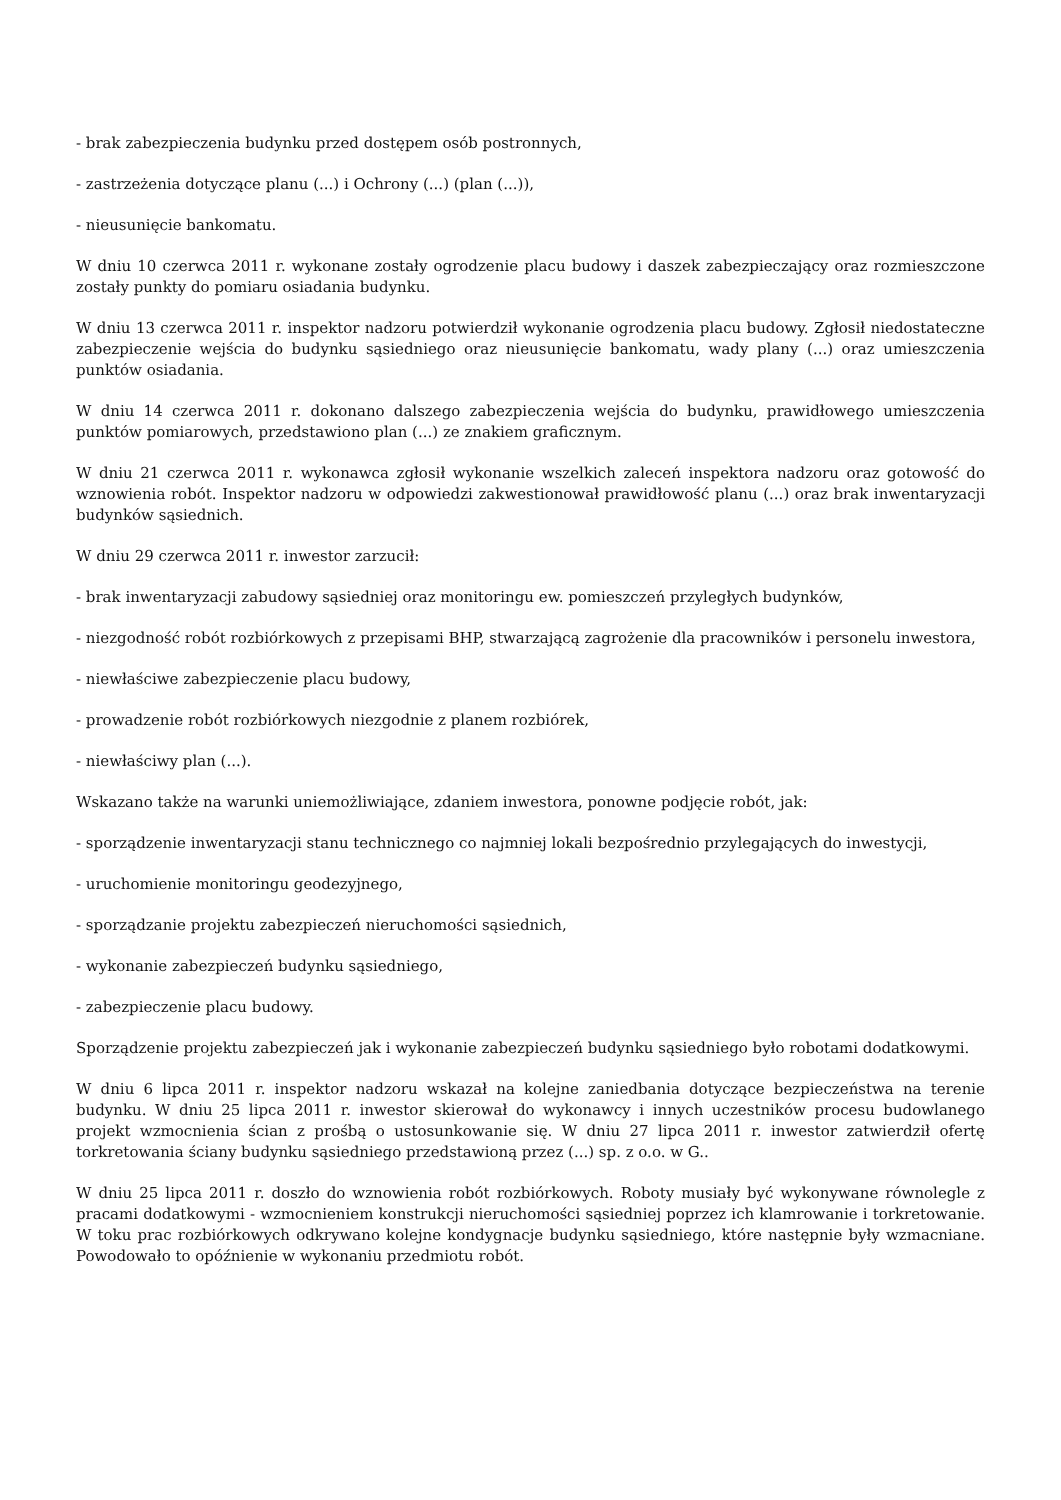- brak zabezpieczenia budynku przed dostępem osób postronnych,
- zastrzeżenia dotyczące planu (...) i Ochrony (...) (plan (...)),
- nieusunięcie bankomatu.
W dniu 10 czerwca 2011 r. wykonane zostały ogrodzenie placu budowy i daszek zabezpieczający oraz rozmieszczone zostały punkty do pomiaru osiadania budynku.
W dniu 13 czerwca 2011 r. inspektor nadzoru potwierdził wykonanie ogrodzenia placu budowy. Zgłosił niedostateczne zabezpieczenie wejścia do budynku sąsiedniego oraz nieusunięcie bankomatu, wady plany (...) oraz umieszczenia punktów osiadania.
W dniu 14 czerwca 2011 r. dokonano dalszego zabezpieczenia wejścia do budynku, prawidłowego umieszczenia punktów pomiarowych, przedstawiono plan (...) ze znakiem graficznym.
W dniu 21 czerwca 2011 r. wykonawca zgłosił wykonanie wszelkich zaleceń inspektora nadzoru oraz gotowość do wznowienia robót. Inspektor nadzoru w odpowiedzi zakwestionował prawidłowość planu (...) oraz brak inwentaryzacji budynków sąsiednich.
W dniu 29 czerwca 2011 r. inwestor zarzucił:
- brak inwentaryzacji zabudowy sąsiedniej oraz monitoringu ew. pomieszczeń przyległych budynków,
- niezgodność robót rozbiórkowych z przepisami BHP, stwarzającą zagrożenie dla pracowników i personelu inwestora,
- niewłaściwe zabezpieczenie placu budowy,
- prowadzenie robót rozbiórkowych niezgodnie z planem rozbiórek,
- niewłaściwy plan (...).
Wskazano także na warunki uniemożliwiające, zdaniem inwestora, ponowne podjęcie robót, jak:
- sporządzenie inwentaryzacji stanu technicznego co najmniej lokali bezpośrednio przylegających do inwestycji,
- uruchomienie monitoringu geodezyjnego,
- sporządzanie projektu zabezpieczeń nieruchomości sąsiednich,
- wykonanie zabezpieczeń budynku sąsiedniego,
- zabezpieczenie placu budowy.
Sporządzenie projektu zabezpieczeń jak i wykonanie zabezpieczeń budynku sąsiedniego było robotami dodatkowymi.
W dniu 6 lipca 2011 r. inspektor nadzoru wskazał na kolejne zaniedbania dotyczące bezpieczeństwa na terenie budynku. W dniu 25 lipca 2011 r. inwestor skierował do wykonawcy i innych uczestników procesu budowlanego projekt wzmocnienia ścian z prośbą o ustosunkowanie się. W dniu 27 lipca 2011 r. inwestor zatwierdził ofertę torkretowania ściany budynku sąsiedniego przedstawioną przez (...) sp. z o.o. w G..
W dniu 25 lipca 2011 r. doszło do wznowienia robót rozbiórkowych. Roboty musiały być wykonywane równolegle z pracami dodatkowymi - wzmocnieniem konstrukcji nieruchomości sąsiedniej poprzez ich klamrowanie i torkretowanie. W toku prac rozbiórkowych odkrywano kolejne kondygnacje budynku sąsiedniego, które następnie były wzmacniane. Powodowało to opóźnienie w wykonaniu przedmiotu robót.